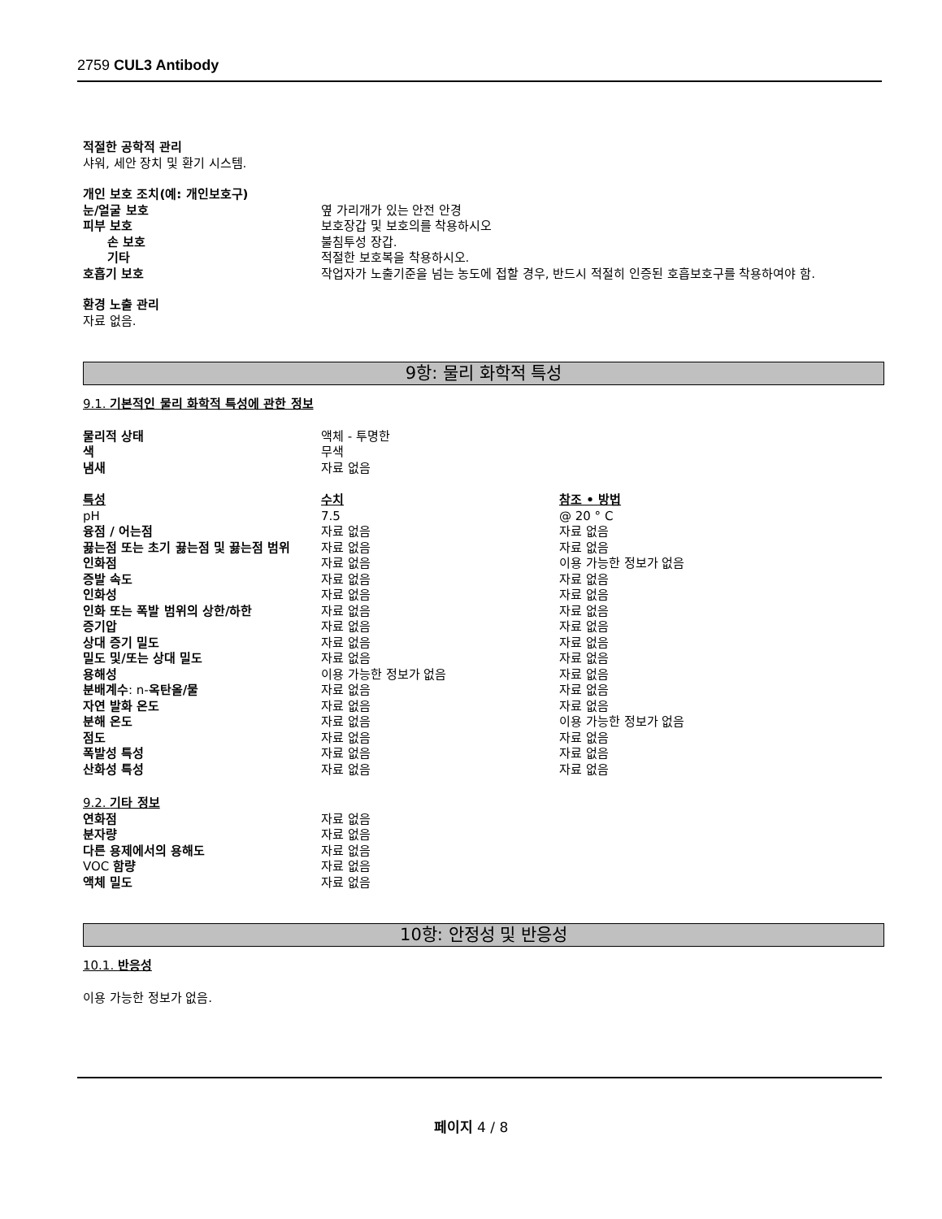2759 CUL3 Antibody
적절한 공학적 관리
샤워, 세안 장치 및 환기 시스템.
개인 보호 조치(예: 개인보호구)
| 눈/얼굴 보호 | 옆 가리개가 있는 안전 안경 |
| 피부 보호 | 보호장갑 및 보호의를 착용하시오 |
| 손 보호 | 불침투성 장갑. |
| 기타 | 적절한 보호복을 착용하시오. |
| 호흡기 보호 | 작업자가 노출기준을 넘는 농도에 접할 경우, 반드시 적절히 인증된 호흡보호구를 착용하여야 함. |
환경 노출 관리
자료 없음.
9항: 물리 화학적 특성
9.1. 기본적인 물리 화학적 특성에 관한 정보
| 물리적 상태 | 액체 - 투명한 |
| 색 | 무색 |
| 냄새 | 자료 없음 |
| 특성 | 수치 | 참조 • 방법 |
| pH | 7.5 | @ 20 ° C |
| 융점 / 어는점 | 자료 없음 | 자료 없음 |
| 끓는점 또는 초기 끓는점 및 끓는점 범위 | 자료 없음 | 자료 없음 |
| 인화점 | 자료 없음 | 이용 가능한 정보가 없음 |
| 증발 속도 | 자료 없음 | 자료 없음 |
| 인화성 | 자료 없음 | 자료 없음 |
| 인화 또는 폭발 범위의 상한/하한 | 자료 없음 | 자료 없음 |
| 증기압 | 자료 없음 | 자료 없음 |
| 상대 증기 밀도 | 자료 없음 | 자료 없음 |
| 밀도 및/또는 상대 밀도 | 자료 없음 | 자료 없음 |
| 용해성 | 이용 가능한 정보가 없음 | 자료 없음 |
| 분배계수 : n- 옥탄올/물 | 자료 없음 | 자료 없음 |
| 자연 발화 온도 | 자료 없음 | 자료 없음 |
| 분해 온도 | 자료 없음 | 이용 가능한 정보가 없음 |
| 점도 | 자료 없음 | 자료 없음 |
| 폭발성 특성 | 자료 없음 | 자료 없음 |
| 산화성 특성 | 자료 없음 | 자료 없음 |
9.2. 기타 정보
| 연화점 | 자료 없음 |
| 분자량 | 자료 없음 |
| 다른 용제에서의 용해도 | 자료 없음 |
| VOC 함량 | 자료 없음 |
| 액체 밀도 | 자료 없음 |
10항: 안정성 및 반응성
10.1. 반응성
이용 가능한 정보가 없음.
페이지 4 / 8